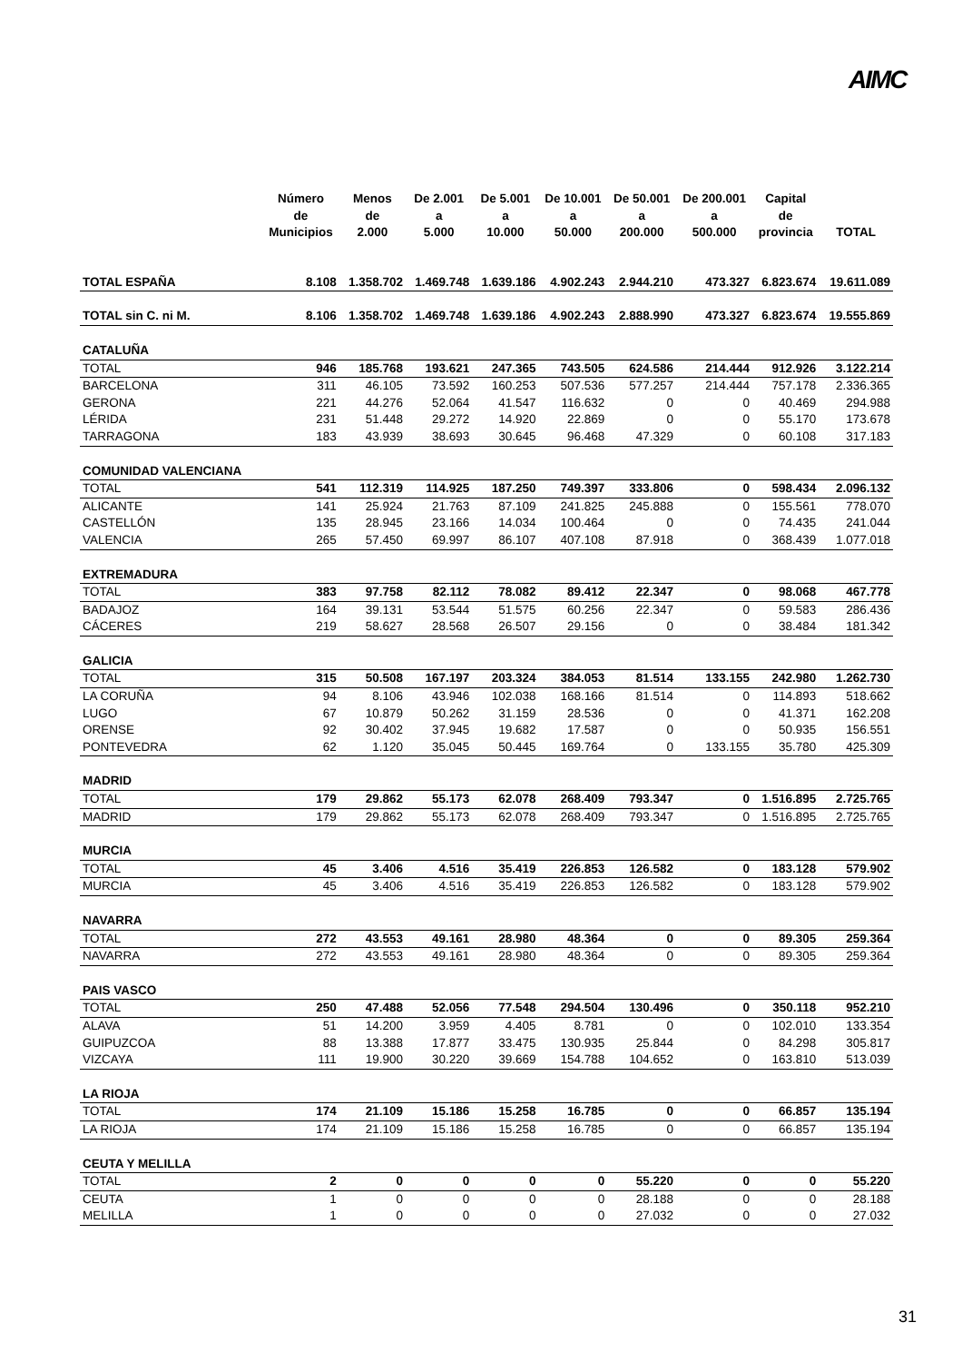AIMC
| | Número de Municipios | Menos de 2.000 | De 2.001 a 5.000 | De 5.001 a 10.000 | De 10.001 a 50.000 | De 50.001 a 200.000 | De 200.001 a 500.000 | Capital de provincia | TOTAL |
| --- | --- | --- | --- | --- | --- | --- | --- | --- | --- |
| TOTAL ESPAÑA | 8.108 | 1.358.702 | 1.469.748 | 1.639.186 | 4.902.243 | 2.944.210 | 473.327 | 6.823.674 | 19.611.089 |
| TOTAL sin C. ni M. | 8.106 | 1.358.702 | 1.469.748 | 1.639.186 | 4.902.243 | 2.888.990 | 473.327 | 6.823.674 | 19.555.869 |
| CATALUÑA | | | | | | | | | |
| TOTAL | 946 | 185.768 | 193.621 | 247.365 | 743.505 | 624.586 | 214.444 | 912.926 | 3.122.214 |
| BARCELONA | 311 | 46.105 | 73.592 | 160.253 | 507.536 | 577.257 | 214.444 | 757.178 | 2.336.365 |
| GERONA | 221 | 44.276 | 52.064 | 41.547 | 116.632 | 0 | 0 | 40.469 | 294.988 |
| LÉRIDA | 231 | 51.448 | 29.272 | 14.920 | 22.869 | 0 | 0 | 55.170 | 173.678 |
| TARRAGONA | 183 | 43.939 | 38.693 | 30.645 | 96.468 | 47.329 | 0 | 60.108 | 317.183 |
| COMUNIDAD VALENCIANA | | | | | | | | | |
| TOTAL | 541 | 112.319 | 114.925 | 187.250 | 749.397 | 333.806 | 0 | 598.434 | 2.096.132 |
| ALICANTE | 141 | 25.924 | 21.763 | 87.109 | 241.825 | 245.888 | 0 | 155.561 | 778.070 |
| CASTELLÓN | 135 | 28.945 | 23.166 | 14.034 | 100.464 | 0 | 0 | 74.435 | 241.044 |
| VALENCIA | 265 | 57.450 | 69.997 | 86.107 | 407.108 | 87.918 | 0 | 368.439 | 1.077.018 |
| EXTREMADURA | | | | | | | | | |
| TOTAL | 383 | 97.758 | 82.112 | 78.082 | 89.412 | 22.347 | 0 | 98.068 | 467.778 |
| BADAJOZ | 164 | 39.131 | 53.544 | 51.575 | 60.256 | 22.347 | 0 | 59.583 | 286.436 |
| CÁCERES | 219 | 58.627 | 28.568 | 26.507 | 29.156 | 0 | 0 | 38.484 | 181.342 |
| GALICIA | | | | | | | | | |
| TOTAL | 315 | 50.508 | 167.197 | 203.324 | 384.053 | 81.514 | 133.155 | 242.980 | 1.262.730 |
| LA CORUÑA | 94 | 8.106 | 43.946 | 102.038 | 168.166 | 81.514 | 0 | 114.893 | 518.662 |
| LUGO | 67 | 10.879 | 50.262 | 31.159 | 28.536 | 0 | 0 | 41.371 | 162.208 |
| ORENSE | 92 | 30.402 | 37.945 | 19.682 | 17.587 | 0 | 0 | 50.935 | 156.551 |
| PONTEVEDRA | 62 | 1.120 | 35.045 | 50.445 | 169.764 | 0 | 133.155 | 35.780 | 425.309 |
| MADRID | | | | | | | | | |
| TOTAL | 179 | 29.862 | 55.173 | 62.078 | 268.409 | 793.347 | 0 | 1.516.895 | 2.725.765 |
| MADRID | 179 | 29.862 | 55.173 | 62.078 | 268.409 | 793.347 | 0 | 1.516.895 | 2.725.765 |
| MURCIA | | | | | | | | | |
| TOTAL | 45 | 3.406 | 4.516 | 35.419 | 226.853 | 126.582 | 0 | 183.128 | 579.902 |
| MURCIA | 45 | 3.406 | 4.516 | 35.419 | 226.853 | 126.582 | 0 | 183.128 | 579.902 |
| NAVARRA | | | | | | | | | |
| TOTAL | 272 | 43.553 | 49.161 | 28.980 | 48.364 | 0 | 0 | 89.305 | 259.364 |
| NAVARRA | 272 | 43.553 | 49.161 | 28.980 | 48.364 | 0 | 0 | 89.305 | 259.364 |
| PAIS VASCO | | | | | | | | | |
| TOTAL | 250 | 47.488 | 52.056 | 77.548 | 294.504 | 130.496 | 0 | 350.118 | 952.210 |
| ALAVA | 51 | 14.200 | 3.959 | 4.405 | 8.781 | 0 | 0 | 102.010 | 133.354 |
| GUIPUZCOA | 88 | 13.388 | 17.877 | 33.475 | 130.935 | 25.844 | 0 | 84.298 | 305.817 |
| VIZCAYA | 111 | 19.900 | 30.220 | 39.669 | 154.788 | 104.652 | 0 | 163.810 | 513.039 |
| LA RIOJA | | | | | | | | | |
| TOTAL | 174 | 21.109 | 15.186 | 15.258 | 16.785 | 0 | 0 | 66.857 | 135.194 |
| LA RIOJA | 174 | 21.109 | 15.186 | 15.258 | 16.785 | 0 | 0 | 66.857 | 135.194 |
| CEUTA Y MELILLA | | | | | | | | | |
| TOTAL | 2 | 0 | 0 | 0 | 0 | 55.220 | 0 | 0 | 55.220 |
| CEUTA | 1 | 0 | 0 | 0 | 0 | 28.188 | 0 | 0 | 28.188 |
| MELILLA | 1 | 0 | 0 | 0 | 0 | 27.032 | 0 | 0 | 27.032 |
31